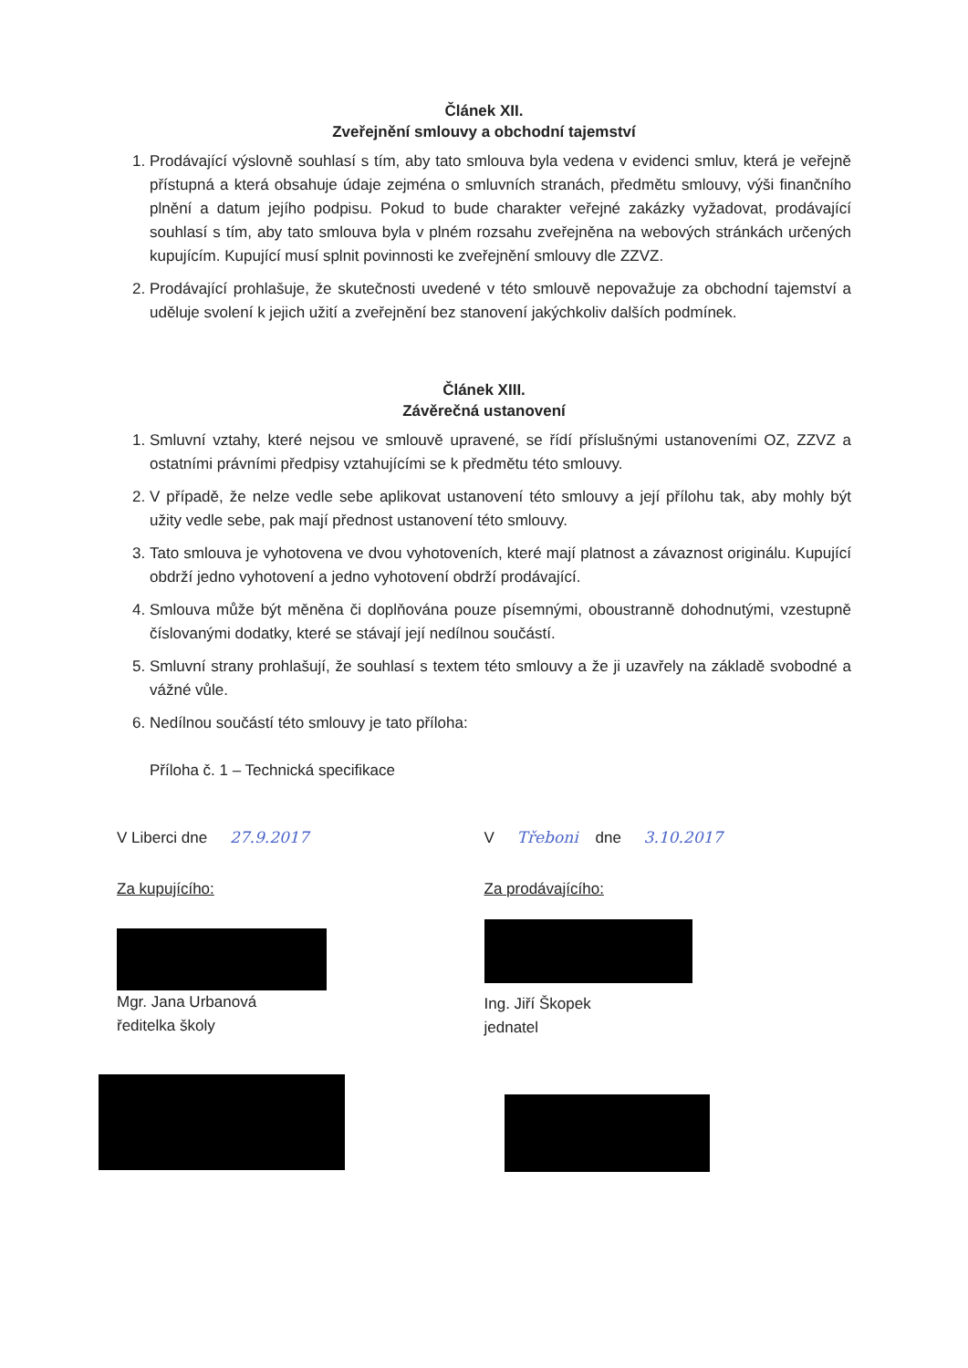Článek XII.
Zveřejnění smlouvy a obchodní tajemství
1. Prodávající výslovně souhlasí s tím, aby tato smlouva byla vedena v evidenci smluv, která je veřejně přístupná a která obsahuje údaje zejména o smluvních stranách, předmětu smlouvy, výši finančního plnění a datum jejího podpisu. Pokud to bude charakter veřejné zakázky vyžadovat, prodávající souhlasí s tím, aby tato smlouva byla v plném rozsahu zveřejněna na webových stránkách určených kupujícím. Kupující musí splnit povinnosti ke zveřejnění smlouvy dle ZZVZ.
2. Prodávající prohlašuje, že skutečnosti uvedené v této smlouvě nepovažuje za obchodní tajemství a uděluje svolení k jejich užití a zveřejnění bez stanovení jakýchkoliv dalších podmínek.
Článek XIII.
Závěrečná ustanovení
1. Smluvní vztahy, které nejsou ve smlouvě upravené, se řídí příslušnými ustanoveními OZ, ZZVZ a ostatními právními předpisy vztahujícími se k předmětu této smlouvy.
2. V případě, že nelze vedle sebe aplikovat ustanovení této smlouvy a její přílohu tak, aby mohly být užity vedle sebe, pak mají přednost ustanovení této smlouvy.
3. Tato smlouva je vyhotovena ve dvou vyhotoveních, které mají platnost a závaznost originálu. Kupující obdrží jedno vyhotovení a jedno vyhotovení obdrží prodávající.
4. Smlouva může být měněna či doplňována pouze písemnými, oboustranně dohodnutými, vzestupně číslovanými dodatky, které se stávají její nedílnou součástí.
5. Smluvní strany prohlašují, že souhlasí s textem této smlouvy a že ji uzavřely na základě svobodné a vážné vůle.
6. Nedílnou součástí této smlouvy je tato příloha:
Příloha č. 1 – Technická specifikace
V Liberci dne 27.9.2017
Za kupujícího:
Mgr. Jana Urbanová
ředitelka školy
V Třeboni dne 3.10.2017
Za prodávajícího:
Ing. Jiří Škopek
jednatel